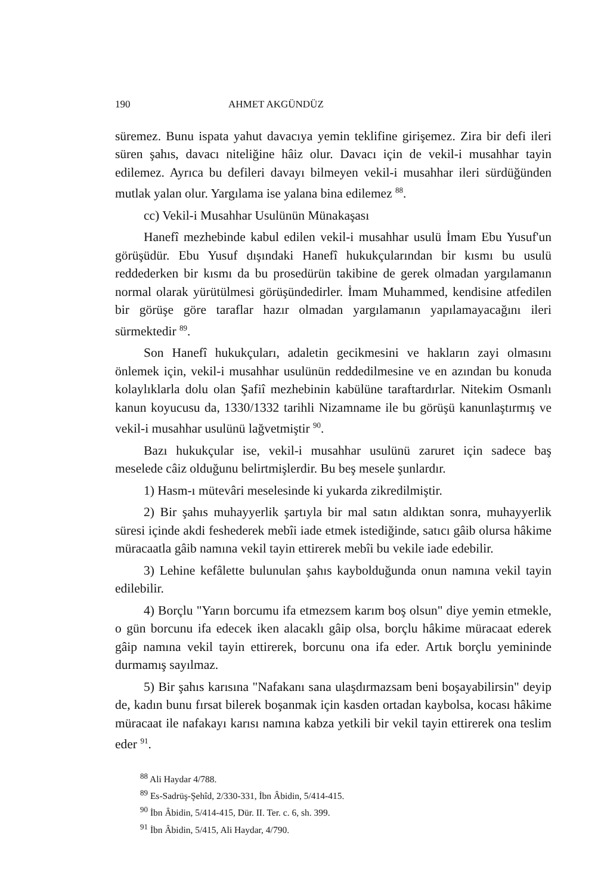190 AHMET AKGÜNDÜZ
süremez. Bunu ispata yahut davacıya yemin teklifine girişemez. Zira bir defi ileri süren şahıs, davacı niteliğine hâiz olur. Davacı için de vekil-i musahhar tayin edilemez. Ayrıca bu defileri davayı bilmeyen vekil-i musahhar ileri sürdüğünden mutlak yalan olur. Yargılama ise yalana bina edilemez <sup>88</sup>.
cc) Vekil-i Musahhar Usulünün Münakaşası
Hanefî mezhebinde kabul edilen vekil-i musahhar usulü İmam Ebu Yusuf'un görüşüdür. Ebu Yusuf dışındaki Hanefî hukukçularından bir kısmı bu usulü reddederken bir kısmı da bu prosedürün takibine de gerek olmadan yargılamanın normal olarak yürütülmesi görüşündedirler. İmam Muhammed, kendisine atfedilen bir görüşe göre taraflar hazır olmadan yargılamanın yapılamayacağını ileri sürmektedir <sup>89</sup>.
Son Hanefî hukukçuları, adaletin gecikmesini ve hakların zayi olmasını önlemek için, vekil-i musahhar usulünün reddedilmesine ve en azından bu konuda kolaylıklarla dolu olan Şafiî mezhebinin kabülüne taraftardırlar. Nitekim Osmanlı kanun koyucusu da, 1330/1332 tarihli Nizamname ile bu görüşü kanunlaştırmış ve vekil-i musahhar usulünü lağvetmiştir <sup>90</sup>.
Bazı hukukçular ise, vekil-i musahhar usulünü zaruret için sadece baş meselede câiz olduğunu belirtmişlerdir. Bu beş mesele şunlardır.
1) Hasm-ı mütevâri meselesinde ki yukarda zikredilmiştir.
2) Bir şahıs muhayyerlik şartıyla bir mal satın aldıktan sonra, muhayyerlik süresi içinde akdi feshederek mebîi iade etmek istediğinde, satıcı gâib olursa hâkime müracaatla gâib namına vekil tayin ettirerek mebîi bu vekile iade edebilir.
3) Lehine kefâlette bulunulan şahıs kaybolduğunda onun namına vekil tayin edilebilir.
4) Borçlu "Yarın borcumu ifa etmezsem karım boş olsun" diye yemin etmekle, o gün borcunu ifa edecek iken alacaklı gâip olsa, borçlu hâkime müracaat ederek gâip namına vekil tayin ettirerek, borcunu ona ifa eder. Artık borçlu yemininde durmamış sayılmaz.
5) Bir şahıs karısına "Nafakanı sana ulaşdırmazsam beni boşayabilirsin" deyip de, kadın bunu fırsat bilerek boşanmak için kasden ortadan kaybolsa, kocası hâkime müracaat ile nafakayı karısı namına kabza yetkili bir vekil tayin ettirerek ona teslim eder <sup>91</sup>.
<sup>88</sup> Ali Haydar 4/788.
<sup>89</sup> Es-Sadrüş-Şehîd, 2/330-331, İbn Âbidin, 5/414-415.
<sup>90</sup> İbn Âbidin, 5/414-415, Dür. II. Ter. c. 6, sh. 399.
<sup>91</sup> İbn Âbidin, 5/415, Ali Haydar, 4/790.